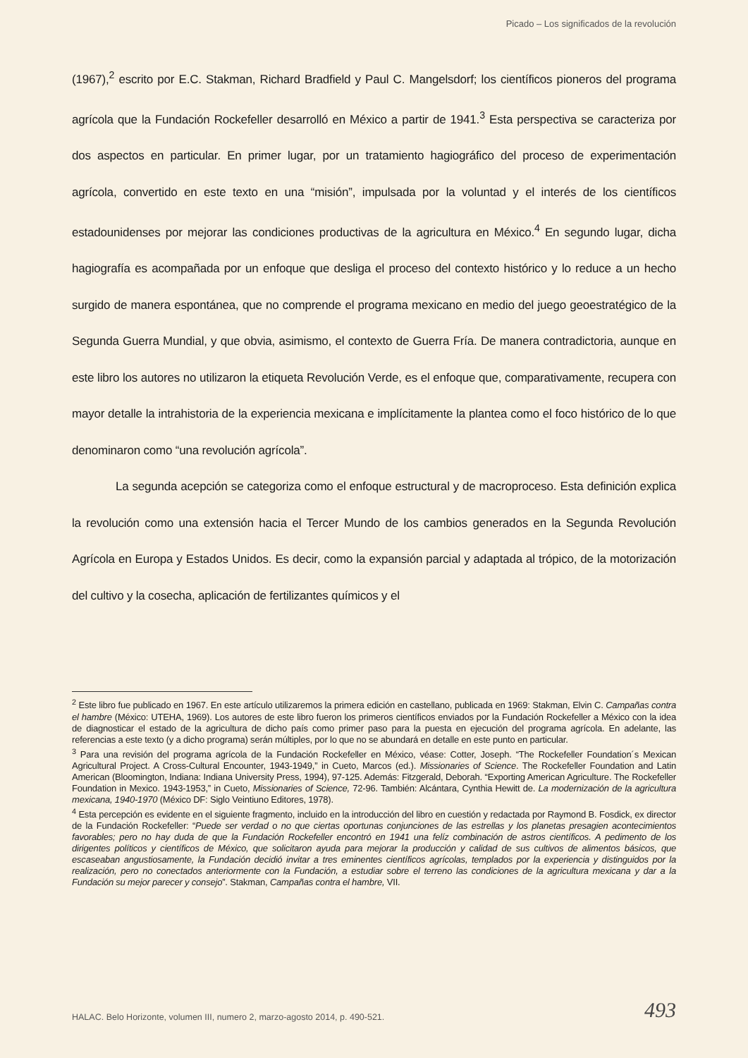Picado – Los significados de la revolución
(1967),<sup>2</sup> escrito por E.C. Stakman, Richard Bradfield y Paul C. Mangelsdorf; los científicos pioneros del programa agrícola que la Fundación Rockefeller desarrolló en México a partir de 1941.<sup>3</sup> Esta perspectiva se caracteriza por dos aspectos en particular. En primer lugar, por un tratamiento hagiográfico del proceso de experimentación agrícola, convertido en este texto en una “misión”, impulsada por la voluntad y el interés de los científicos estadounidenses por mejorar las condiciones productivas de la agricultura en México.<sup>4</sup> En segundo lugar, dicha hagiografía es acompañada por un enfoque que desliga el proceso del contexto histórico y lo reduce a un hecho surgido de manera espontánea, que no comprende el programa mexicano en medio del juego geoestratégico de la Segunda Guerra Mundial, y que obvia, asimismo, el contexto de Guerra Fría. De manera contradictoria, aunque en este libro los autores no utilizaron la etiqueta Revolución Verde, es el enfoque que, comparativamente, recupera con mayor detalle la intrahistoria de la experiencia mexicana e implícitamente la plantea como el foco histórico de lo que denominaron como “una revolución agrícola”.
La segunda acepción se categoriza como el enfoque estructural y de macroproceso. Esta definición explica la revolución como una extensión hacia el Tercer Mundo de los cambios generados en la Segunda Revolución Agrícola en Europa y Estados Unidos. Es decir, como la expansión parcial y adaptada al trópico, de la motorización del cultivo y la cosecha, aplicación de fertilizantes químicos y el
<sup>2</sup> Este libro fue publicado en 1967. En este artículo utilizaremos la primera edición en castellano, publicada en 1969: Stakman, Elvin C. Campañas contra el hambre (México: UTEHA, 1969). Los autores de este libro fueron los primeros científicos enviados por la Fundación Rockefeller a México con la idea de diagnosticar el estado de la agricultura de dicho país como primer paso para la puesta en ejecución del programa agrícola. En adelante, las referencias a este texto (y a dicho programa) serán múltiples, por lo que no se abundará en detalle en este punto en particular.
<sup>3</sup> Para una revisión del programa agrícola de la Fundación Rockefeller en México, véase: Cotter, Joseph. “The Rockefeller Foundation´s Mexican Agricultural Project. A Cross-Cultural Encounter, 1943-1949,” in Cueto, Marcos (ed.). Missionaries of Science. The Rockefeller Foundation and Latin American (Bloomington, Indiana: Indiana University Press, 1994), 97-125. Además: Fitzgerald, Deborah. “Exporting American Agriculture. The Rockefeller Foundation in Mexico. 1943-1953,” in Cueto, Missionaries of Science, 72-96. También: Alcántara, Cynthia Hewitt de. La modernización de la agricultura mexicana, 1940-1970 (México DF: Siglo Veintiuno Editores, 1978).
<sup>4</sup> Esta percepción es evidente en el siguiente fragmento, incluido en la introducción del libro en cuestión y redactada por Raymond B. Fosdick, ex director de la Fundación Rockefeller: “Puede ser verdad o no que ciertas oportunas conjunciones de las estrellas y los planetas presagien acontecimientos favorables; pero no hay duda de que la Fundación Rockefeller encontró en 1941 una felíz combinación de astros científicos. A pedimento de los dirigentes políticos y científicos de México, que solicitaron ayuda para mejorar la producción y calidad de sus cultivos de alimentos básicos, que escaseaban angustiosamente, la Fundación decidió invitar a tres eminentes científicos agrícolas, templados por la experiencia y distinguidos por la realización, pero no conectados anteriormente con la Fundación, a estudiar sobre el terreno las condiciones de la agricultura mexicana y dar a la Fundación su mejor parecer y consejo”. Stakman, Campañas contra el hambre, VII.
HALAC. Belo Horizonte, volumen III, numero 2, marzo-agosto 2014, p. 490-521. 493